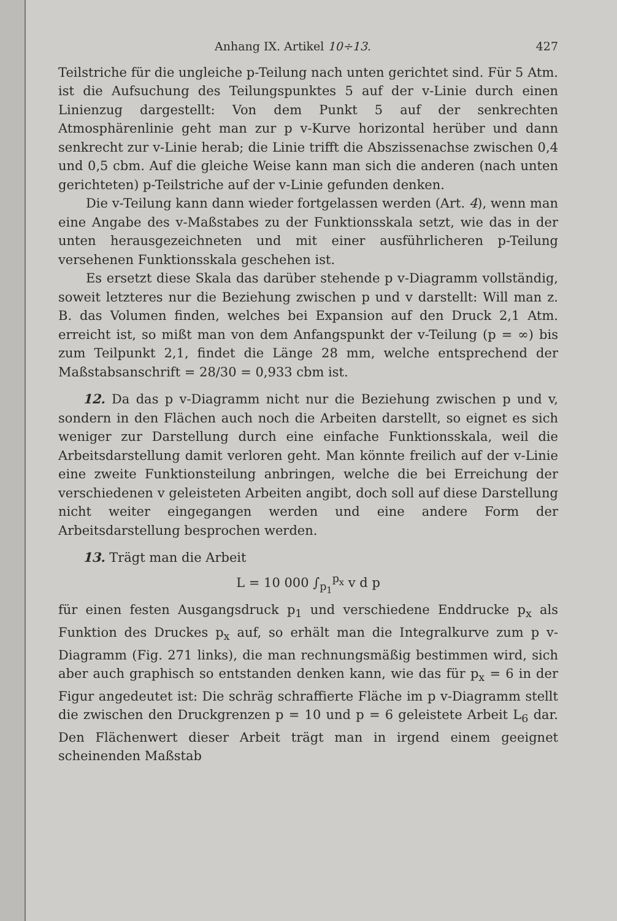Anhang IX. Artikel 10÷13. 427
Teilstriche für die ungleiche p-Teilung nach unten gerichtet sind. Für 5 Atm. ist die Aufsuchung des Teilungspunktes 5 auf der v-Linie durch einen Linienzug dargestellt: Von dem Punkt 5 auf der senkrechten Atmosphärenlinie geht man zur p v-Kurve horizontal herüber und dann senkrecht zur v-Linie herab; die Linie trifft die Abszissenachse zwischen 0,4 und 0,5 cbm. Auf die gleiche Weise kann man sich die anderen (nach unten gerichteten) p-Teilstriche auf der v-Linie gefunden denken.
Die v-Teilung kann dann wieder fortgelassen werden (Art. 4), wenn man eine Angabe des v-Maßstabes zu der Funktionsskala setzt, wie das in der unten herausgezeichneten und mit einer ausführlicheren p-Teilung versehenen Funktionsskala geschehen ist.
Es ersetzt diese Skala das darüber stehende p v-Diagramm vollständig, soweit letzteres nur die Beziehung zwischen p und v darstellt: Will man z. B. das Volumen finden, welches bei Expansion auf den Druck 2,1 Atm. erreicht ist, so mißt man von dem Anfangspunkt der v-Teilung (p = ∞) bis zum Teilpunkt 2,1, findet die Länge 28 mm, welche entsprechend der Maßstabsanschrift = 28/30 = 0,933 cbm ist.
12. Da das p v-Diagramm nicht nur die Beziehung zwischen p und v, sondern in den Flächen auch noch die Arbeiten darstellt, so eignet es sich weniger zur Darstellung durch eine einfache Funktionsskala, weil die Arbeitsdarstellung damit verloren geht. Man könnte freilich auf der v-Linie eine zweite Funktionsteilung anbringen, welche die bei Erreichung der verschiedenen v geleisteten Arbeiten angibt, doch soll auf diese Darstellung nicht weiter eingegangen werden und eine andere Form der Arbeitsdarstellung besprochen werden.
13. Trägt man die Arbeit
L = 10 000 ∫<sub>p<sub>1</sub></sub><sup>p<sub>x</sub></sup> v d p
für einen festen Ausgangsdruck p<sub>1</sub> und verschiedene Enddrucke p<sub>x</sub> als Funktion des Druckes p<sub>x</sub> auf, so erhält man die Integralkurve zum p v-Diagramm (Fig. 271 links), die man rechnungsmäßig bestimmen wird, sich aber auch graphisch so entstanden denken kann, wie das für p<sub>x</sub> = 6 in der Figur angedeutet ist: Die schräg schraffierte Fläche im p v-Diagramm stellt die zwischen den Druckgrenzen p = 10 und p = 6 geleistete Arbeit L<sub>6</sub> dar. Den Flächenwert dieser Arbeit trägt man in irgend einem geeignet scheinenden Maßstab